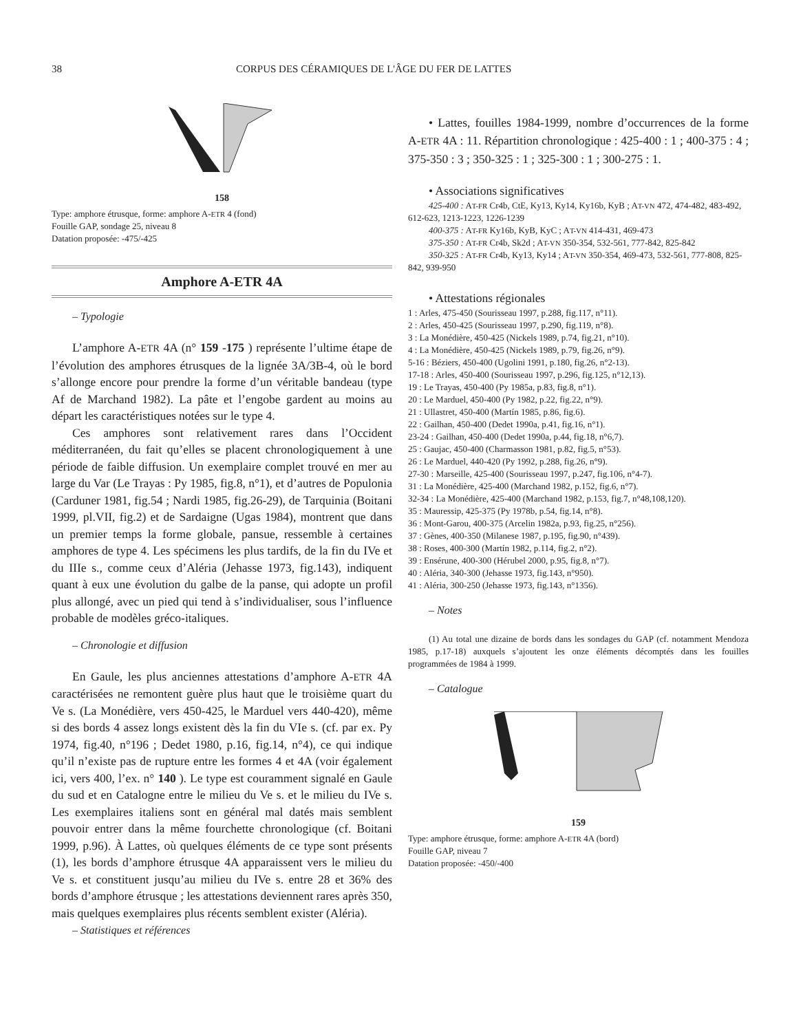38 CORPUS DES CÉRAMIQUES DE L'ÂGE DU FER DE LATTES
158
Type: amphore étrusque, forme: amphore A-ETR 4 (fond)
Fouille GAP, sondage 25, niveau 8
Datation proposée: -475/-425
Amphore A-ETR 4A
– Typologie
L’amphore A-ETR 4A (n° 159 -175 ) représente l’ultime étape de l’évolution des amphores étrusques de la lignée 3A/3B-4, où le bord s’allonge encore pour prendre la forme d’un véritable bandeau (type Af de Marchand 1982). La pâte et l’engobe gardent au moins au départ les caractéristiques notées sur le type 4.
Ces amphores sont relativement rares dans l’Occident méditerranéen, du fait qu’elles se placent chronologiquement à une période de faible diffusion. Un exemplaire complet trouvé en mer au large du Var (Le Trayas : Py 1985, fig.8, n°1), et d’autres de Populonia (Carduner 1981, fig.54 ; Nardi 1985, fig.26-29), de Tarquinia (Boitani 1999, pl.VII, fig.2) et de Sardaigne (Ugas 1984), montrent que dans un premier temps la forme globale, pansue, ressemble à certaines amphores de type 4. Les spécimens les plus tardifs, de la fin du IVe et du IIIe s., comme ceux d’Aléria (Jehasse 1973, fig.143), indiquent quant à eux une évolution du galbe de la panse, qui adopte un profil plus allongé, avec un pied qui tend à s’individualiser, sous l’influence probable de modèles gréco-italiques.
– Chronologie et diffusion
En Gaule, les plus anciennes attestations d’amphore A-ETR 4A caractérisées ne remontent guère plus haut que le troisième quart du Ve s. (La Monédière, vers 450-425, le Marduel vers 440-420), même si des bords 4 assez longs existent dès la fin du VIe s. (cf. par ex. Py 1974, fig.40, n°196 ; Dedet 1980, p.16, fig.14, n°4), ce qui indique qu’il n’existe pas de rupture entre les formes 4 et 4A (voir également ici, vers 400, l’ex. n° 140 ). Le type est couramment signalé en Gaule du sud et en Catalogne entre le milieu du Ve s. et le milieu du IVe s. Les exemplaires italiens sont en général mal datés mais semblent pouvoir entrer dans la même fourchette chronologique (cf. Boitani 1999, p.96). À Lattes, où quelques éléments de ce type sont présents (1), les bords d’amphore étrusque 4A apparaissent vers le milieu du Ve s. et constituent jusqu’au milieu du IVe s. entre 28 et 36% des bords d’amphore étrusque ; les attestations deviennent rares après 350, mais quelques exemplaires plus récents semblent exister (Aléria).
– Statistiques et références
• Lattes, fouilles 1984-1999, nombre d’occurrences de la forme A-ETR 4A : 11. Répartition chronologique : 425-400 : 1 ; 400-375 : 4 ; 375-350 : 3 ; 350-325 : 1 ; 325-300 : 1 ; 300-275 : 1.
• Associations significatives
425-400 : AT-FR Cr4b, CtE, Ky13, Ky14, Ky16b, KyB ; AT-VN 472, 474-482, 483-492, 612-623, 1213-1223, 1226-1239
400-375 : AT-FR Ky16b, KyB, KyC ; AT-VN 414-431, 469-473
375-350 : AT-FR Cr4b, Sk2d ; AT-VN 350-354, 532-561, 777-842, 825-842
350-325 : AT-FR Cr4b, Ky13, Ky14 ; AT-VN 350-354, 469-473, 532-561, 777-808, 825-842, 939-950
• Attestations régionales
1 : Arles, 475-450 (Sourisseau 1997, p.288, fig.117, n°11).
2 : Arles, 450-425 (Sourisseau 1997, p.290, fig.119, n°8).
3 : La Monédière, 450-425 (Nickels 1989, p.74, fig.21, n°10).
4 : La Monédière, 450-425 (Nickels 1989, p.79, fig.26, n°9).
5-16 : Béziers, 450-400 (Ugolini 1991, p.180, fig.26, n°2-13).
17-18 : Arles, 450-400 (Sourisseau 1997, p.296, fig.125, n°12,13).
19 : Le Trayas, 450-400 (Py 1985a, p.83, fig.8, n°1).
20 : Le Marduel, 450-400 (Py 1982, p.22, fig.22, n°9).
21 : Ullastret, 450-400 (Martín 1985, p.86, fig.6).
22 : Gailhan, 450-400 (Dedet 1990a, p.41, fig.16, n°1).
23-24 : Gailhan, 450-400 (Dedet 1990a, p.44, fig.18, n°6,7).
25 : Gaujac, 450-400 (Charmasson 1981, p.82, fig.5, n°53).
26 : Le Marduel, 440-420 (Py 1992, p.288, fig.26, n°9).
27-30 : Marseille, 425-400 (Sourisseau 1997, p.247, fig.106, n°4-7).
31 : La Monédière, 425-400 (Marchand 1982, p.152, fig.6, n°7).
32-34 : La Monédière, 425-400 (Marchand 1982, p.153, fig.7, n°48,108,120).
35 : Mauressip, 425-375 (Py 1978b, p.54, fig.14, n°8).
36 : Mont-Garou, 400-375 (Arcelin 1982a, p.93, fig.25, n°256).
37 : Gènes, 400-350 (Milanese 1987, p.195, fig.90, n°439).
38 : Roses, 400-300 (Martín 1982, p.114, fig.2, n°2).
39 : Ensérune, 400-300 (Hérubel 2000, p.95, fig.8, n°7).
40 : Aléria, 340-300 (Jehasse 1973, fig.143, n°950).
41 : Aléria, 300-250 (Jehasse 1973, fig.143, n°1356).
– Notes
(1) Au total une dizaine de bords dans les sondages du GAP (cf. notamment Mendoza 1985, p.17-18) auxquels s’ajoutent les onze éléments décomptés dans les fouilles programmées de 1984 à 1999.
– Catalogue
159
Type: amphore étrusque, forme: amphore A-ETR 4A (bord)
Fouille GAP, niveau 7
Datation proposée: -450/-400